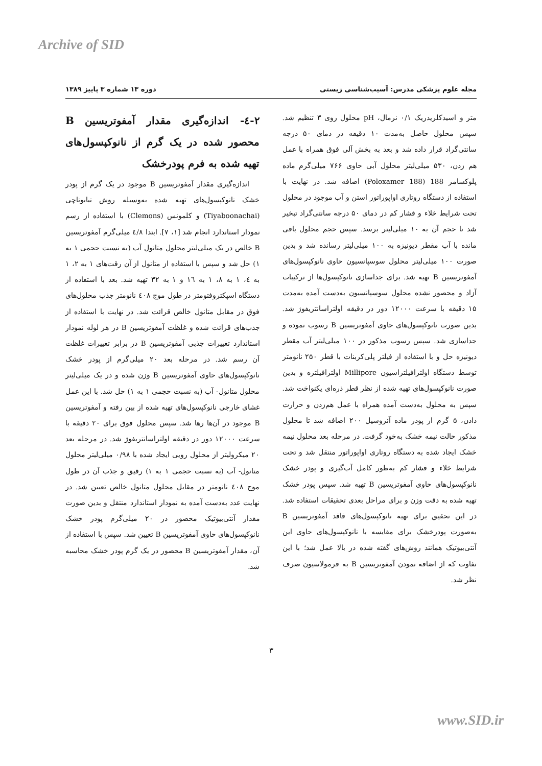Archive of SID
مجله علوم پزشکی مدرس: آسیب‌شناسی زیستی دوره ۱۳ شماره ۳ پاییز ۱۳۸۹
متر و اسیدکلریدریک ۰/۱ نرمال، pH محلول روی ۳ تنظیم شد. سپس محلول حاصل به‌مدت ۱۰ دقیقه در دمای ۵۰ درجه سانتی‌گراد قرار داده شد و بعد به بخش آلی فوق همراه با عمل هم زدن، ۵۳۰ میلی‌لیتر محلول آبی حاوی ۷۶۶ میلی‌گرم ماده پلوکسامر 188 (Poloxamer 188) اضافه شد. در نهایت با استفاده از دستگاه روتاری اواپوراتور استن و آب موجود در محلول تحت شرایط خلاء و فشار کم در دمای ۵۰ درجه سانتی‌گراد تبخیر شد تا حجم آن به ۱۰ میلی‌لیتر برسد. سپس حجم محلول باقی مانده با آب مقطر دیونیزه به ۱۰۰ میلی‌لیتر رسانده شد و بدین صورت ۱۰۰ میلی‌لیتر محلول سوسپانسیون حاوی نانوکپسول‌های آمفوتریسین B تهیه شد. برای جداسازی نانوکپسول‌ها از ترکیبات آزاد و محصور نشده محلول سوسپانسیون به‌دست آمده به‌مدت ۱۵ دقیقه با سرعت ۱۲۰۰۰ دور در دقیقه اولتراسانتریفوژ شد. بدین صورت نانوکپسول‌های حاوی آمفوتریسین B رسوب نموده و جداسازی شد. سپس رسوب مذکور در ۱۰۰ میلی‌لیتر آب مقطر دیونیزه حل و با استفاده از فیلتر پلی‌کربنات با قطر ۲۵۰ نانومتر توسط دستگاه اولترافیلتراسیون Millipore اولترافیلتره و بدین صورت نانوکپسول‌های تهیه شده از نظر قطر ذره‌ای یکنواخت شد. سپس به محلول به‌دست آمده همراه با عمل هم‌زدن و حرارت دادن، ۵ گرم از پودر ماده آئروسیل ۲۰۰ اضافه شد تا محلول مذکور حالت نیمه خشک به‌خود گرفت. در مرحله بعد محلول نیمه خشک ایجاد شده به دستگاه روتاری اواپوراتور منتقل شد و تحت شرایط خلاء و فشار کم به‌طور کامل آب‌گیری و پودر خشک نانوکپسول‌های حاوی آمفوتریسین B تهیه شد. سپس پودر خشک تهیه شده به دقت وزن و برای مراحل بعدی تحقیقات استفاده شد. در این تحقیق برای تهیه نانوکپسول‌های فاقد آمفوتریسین B به‌صورت پودرخشک برای مقایسه با نانوکپسول‌های حاوی این آنتی‌بیوتیک همانند روش‌های گفته شده در بالا عمل شد؛ با این تفاوت که از اضافه نمودن آمفوتریسین B به فرمولاسیون صرف نظر شد.
۲-٤- اندازه‌گیری مقدار آمفوتریسین B محصور شده در یک گرم از نانوکپسول‌های تهیه شده به فرم پودرخشک
اندازه‌گیری مقدار آمفوتریسین B موجود در یک گرم از پودر خشک نانوکپسول‌های تهیه شده به‌وسیله روش تیابوناچی (Tiyaboonachai) و کلمونس (Clemons) با استفاده از رسم نمودار استاندارد انجام شد [۱، ۷]. ابتدا ٤/۸ میلی‌گرم آمفوتریسین B خالص در یک میلی‌لیتر محلول متانول آب (به نسبت حجمی ۱ به ۱) حل شد و سپس با استفاده از متانول از آن رقت‌های ۱ به ۲، ۱ به ٤، ۱ به ۸، ۱ به ۱٦ و ۱ به ۳۲ تهیه شد. بعد با استفاده از دستگاه اسپکتروفتومتر در طول موج ٤۰۸ نانومتر جذب محلول‌های فوق در مقابل متانول خالص قرائت شد. در نهایت با استفاده از جذب‌های قرائت شده و غلظت آمفوتریسین B در هر لوله نمودار استاندارد تغییرات جذبی آمفوتریسین B در برابر تغییرات غلظت آن رسم شد. در مرحله بعد ۲۰ میلی‌گرم از پودر خشک نانوکپسول‌های حاوی آمفوتریسین B وزن شده و در یک میلی‌لیتر محلول متانول- آب (به نسبت حجمی ۱ به ۱) حل شد. با این عمل غشای خارجی نانوکپسول‌های تهیه شده از بین رفته و آمفوتریسین B موجود در آن‌ها رها شد. سپس محلول فوق برای ۲۰ دقیقه با سرعت ۱۲۰۰۰ دور در دقیقه اولتراسانتریفوژ شد. در مرحله بعد ۲۰ میکرولیتر از محلول رویی ایجاد شده با ۰/۹۸ میلی‌لیتر محلول متانول- آب (به نسبت حجمی ۱ به ۱) رقیق و جذب آن در طول موج ٤۰۸ نانومتر در مقابل محلول متانول خالص تعیین شد. در نهایت عدد به‌دست آمده به نمودار استاندارد منتقل و بدین صورت مقدار آنتی‌بیوتیک محصور در ۲۰ میلی‌گرم پودر خشک نانوکپسول‌های حاوی آمفوتریسین B تعیین شد. سپس با استفاده از آن، مقدار آمفوتریسین B محصور در یک گرم پودر خشک محاسبه شد.
۳
www.SID.ir